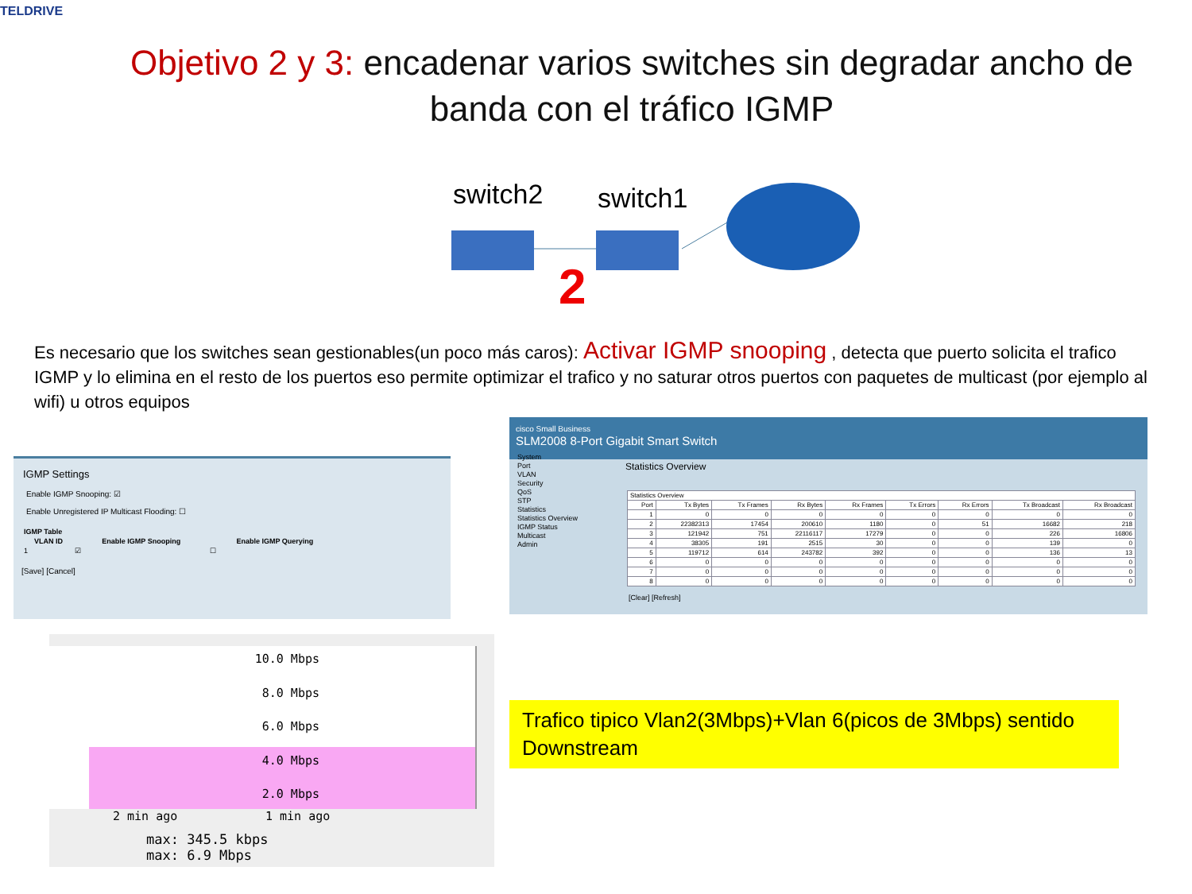TELDRIVE
Objetivo 2 y 3: encadenar varios switches sin degradar ancho de banda con el tráfico IGMP
switch2 switch1
2
Es necesario que los switches sean gestionables(un poco más caros): Activar IGMP snooping , detecta que puerto solicita el trafico IGMP y lo elimina en el resto de los puertos eso permite optimizar el trafico y no saturar otros puertos con paquetes de multicast (por ejemplo al wifi) u otros equipos
IGMP Settings
Enable IGMP Snooping: ☑
Enable Unregistered IP Multicast Flooding: ☐
| IGMP Table | | |
| --- | --- | --- |
| VLAN ID | Enable IGMP Snooping | Enable IGMP Querying |
| 1 | ☑ | ☐ |
[Save] [Cancel]
cisco Small Business
SLM2008 8-Port Gigabit Smart Switch
System
Port
VLAN
Security
QoS
STP
Statistics
Statistics Overview
IGMP Status
Multicast
Admin
Statistics Overview
| Statistics Overview | | | | | | | | |
| --- | --- | --- | --- | --- | --- | --- | --- | --- |
| Port | Tx Bytes | Tx Frames | Rx Bytes | Rx Frames | Tx Errors | Rx Errors | Tx Broadcast | Rx Broadcast |
| 1 | 0 | 0 | 0 | 0 | 0 | 0 | 0 | 0 |
| 2 | 22382313 | 17454 | 200610 | 1180 | 0 | 51 | 16682 | 218 |
| 3 | 121942 | 751 | 22116117 | 17279 | 0 | 0 | 226 | 16806 |
| 4 | 38305 | 191 | 2515 | 30 | 0 | 0 | 139 | 0 |
| 5 | 119712 | 614 | 243782 | 392 | 0 | 0 | 136 | 13 |
| 6 | 0 | 0 | 0 | 0 | 0 | 0 | 0 | 0 |
| 7 | 0 | 0 | 0 | 0 | 0 | 0 | 0 | 0 |
| 8 | 0 | 0 | 0 | 0 | 0 | 0 | 0 | 0 |
[Clear] [Refresh]
10.0 Mbps
8.0 Mbps
6.0 Mbps
4.0 Mbps
2.0 Mbps
2 min ago 1 min ago
max: 345.5 kbps
max: 6.9 Mbps
Trafico tipico Vlan2(3Mbps)+Vlan 6(picos de 3Mbps) sentido Downstream